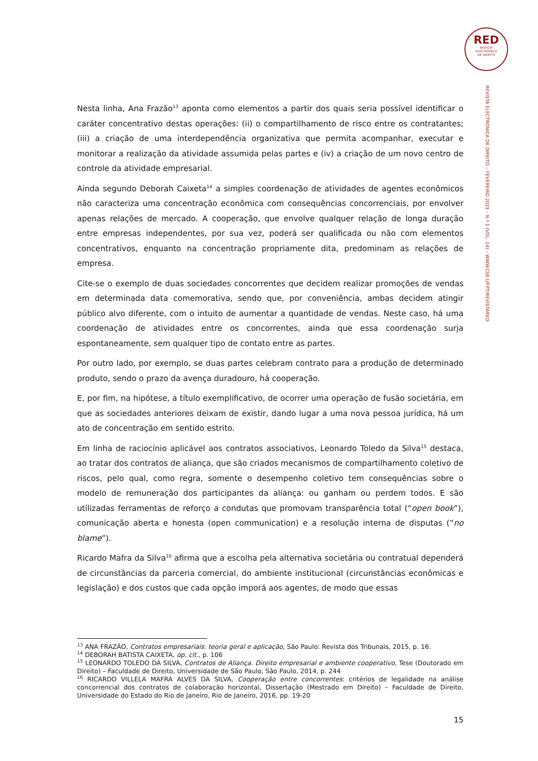RED
REVISTA
ELECTRÓNICA
DE DIREITO
REVISTA ELECTRÓNICA DE DIREITO – FEVEREIRO 2021 – N.º 1 (VOL. 24) – WWW.CIJE.UP.PT/REVISTARED
Nesta linha, Ana Frazão<sup>13</sup> aponta como elementos a partir dos quais seria possível identificar o caráter concentrativo destas operações: (ii) o compartilhamento de risco entre os contratantes; (iii) a criação de uma interdependência organizativa que permita acompanhar, executar e monitorar a realização da atividade assumida pelas partes e (iv) a criação de um novo centro de controle da atividade empresarial.
Ainda segundo Deborah Caixeta<sup>14</sup> a simples coordenação de atividades de agentes econômicos não caracteriza uma concentração econômica com consequências concorrenciais, por envolver apenas relações de mercado. A cooperação, que envolve qualquer relação de longa duração entre empresas independentes, por sua vez, poderá ser qualificada ou não com elementos concentrativos, enquanto na concentração propriamente dita, predominam as relações de empresa.
Cite-se o exemplo de duas sociedades concorrentes que decidem realizar promoções de vendas em determinada data comemorativa, sendo que, por conveniência, ambas decidem atingir público alvo diferente, com o intuito de aumentar a quantidade de vendas. Neste caso, há uma coordenação de atividades entre os concorrentes, ainda que essa coordenação surja espontaneamente, sem qualquer tipo de contato entre as partes.
Por outro lado, por exemplo, se duas partes celebram contrato para a produção de determinado produto, sendo o prazo da avença duradouro, há cooperação.
E, por fim, na hipótese, a título exemplificativo, de ocorrer uma operação de fusão societária, em que as sociedades anteriores deixam de existir, dando lugar a uma nova pessoa jurídica, há um ato de concentração em sentido estrito.
Em linha de raciocínio aplicável aos contratos associativos, Leonardo Toledo da Silva<sup>15</sup> destaca, ao tratar dos contratos de aliança, que são criados mecanismos de compartilhamento coletivo de riscos, pelo qual, como regra, somente o desempenho coletivo tem consequências sobre o modelo de remuneração dos participantes da aliança: ou ganham ou perdem todos. E são utilizadas ferramentas de reforço a condutas que promovam transparência total (“open book”), comunicação aberta e honesta (open communication) e a resolução interna de disputas (“no blame”).
Ricardo Mafra da Silva<sup>16</sup> afirma que a escolha pela alternativa societária ou contratual dependerá de circunstâncias da parceria comercial, do ambiente institucional (circunstâncias econômicas e legislação) e dos custos que cada opção imporá aos agentes, de modo que essas
<sup>13</sup> ANA FRAZÃO, Contratos empresariais: teoria geral e aplicação, São Paulo: Revista dos Tribunais, 2015, p. 16.
<sup>14</sup> DEBORAH BATISTA CAIXETA, op. cit., p. 106
<sup>15</sup> LEONARDO TOLEDO DA SILVA, Contratos de Aliança. Direito empresarial e ambiente cooperativo, Tese (Doutorado em Direito) – Faculdade de Direito, Universidade de São Paulo, São Paulo, 2014, p. 244
<sup>16</sup> RICARDO VILLELA MAFRA ALVES DA SILVA, Cooperação entre concorrentes: critérios de legalidade na análise concorrencial dos contratos de colaboração horizontal, Dissertação (Mestrado em Direito) – Faculdade de Direito, Universidade do Estado do Rio de Janeiro, Rio de Janeiro, 2016, pp. 19-20
15